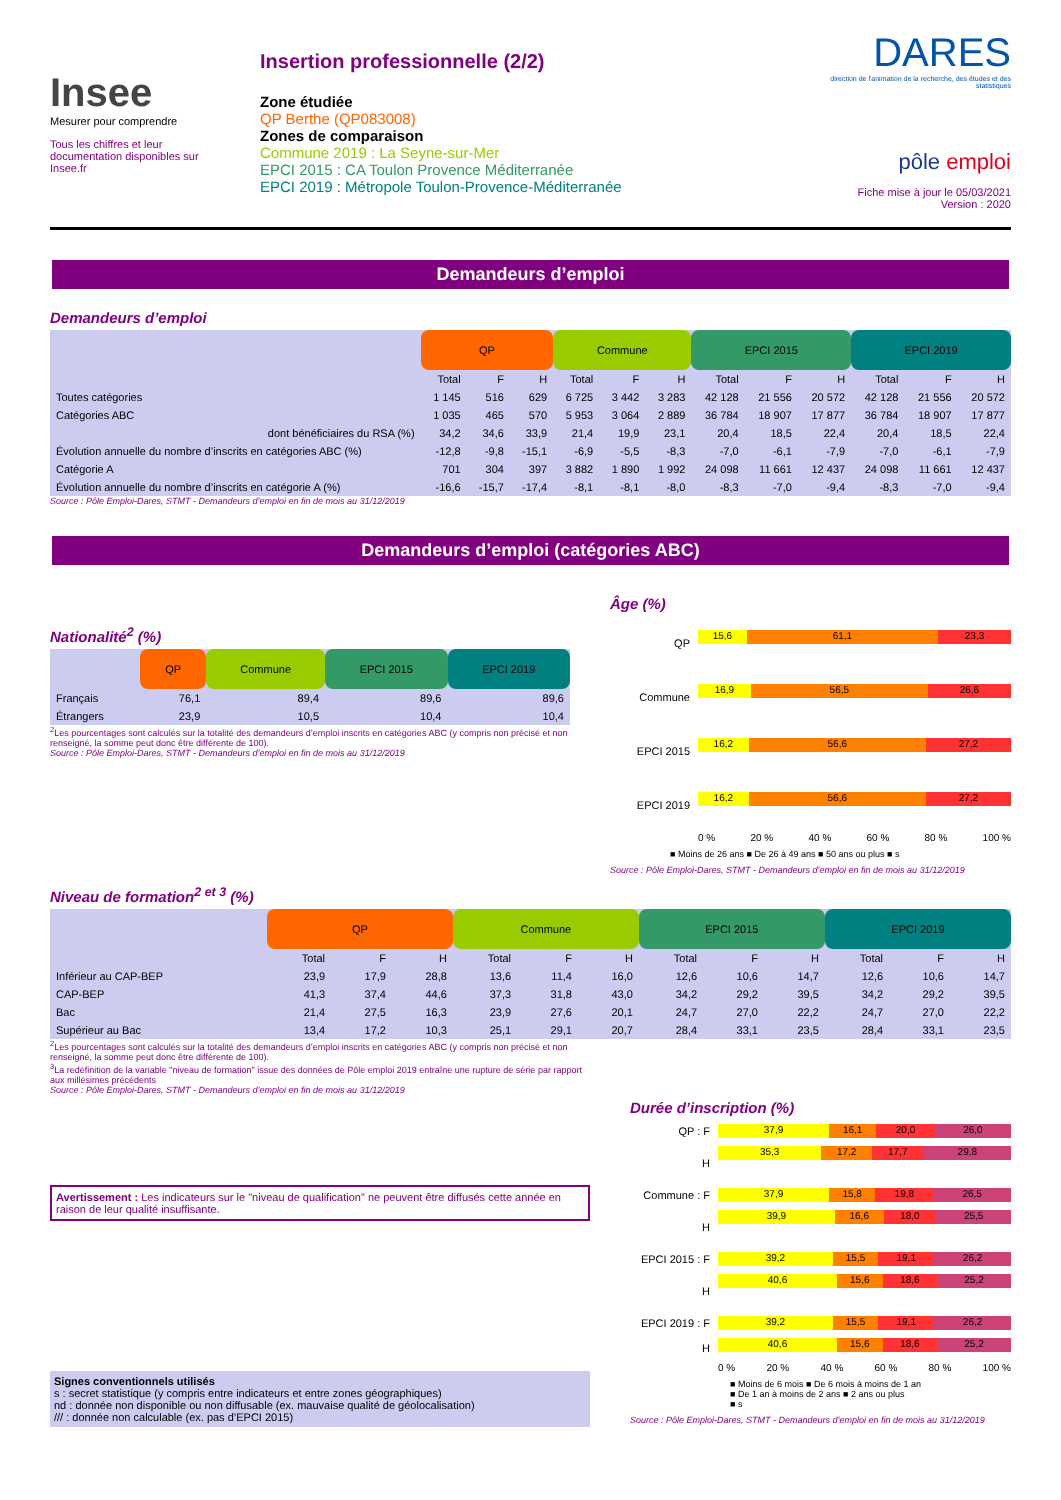Insee
Mesurer pour comprendre
Tous les chiffres et leur documentation disponibles sur Insee.fr
Insertion professionnelle (2/2)
Zone étudiée
QP Berthe (QP083008)
Zones de comparaison
Commune 2019 : La Seyne-sur-Mer
EPCI 2015 : CA Toulon Provence Méditerranée
EPCI 2019 : Métropole Toulon-Provence-Méditerranée
DARES
direction de l'animation de la recherche, des études et des statistiques
pôle emploi
Fiche mise à jour le 05/03/2021
Version : 2020
Demandeurs d’emploi
Demandeurs d’emploi
| | QP | | | Commune | | | EPCI 2015 | | | EPCI 2019 | | |
| --- | --- | --- | --- | --- | --- | --- | --- | --- | --- | --- | --- | --- |
| | Total | F | H | Total | F | H | Total | F | H | Total | F | H |
| Toutes catégories | 1 145 | 516 | 629 | 6 725 | 3 442 | 3 283 | 42 128 | 21 556 | 20 572 | 42 128 | 21 556 | 20 572 |
| Catégories ABC | 1 035 | 465 | 570 | 5 953 | 3 064 | 2 889 | 36 784 | 18 907 | 17 877 | 36 784 | 18 907 | 17 877 |
| dont bénéficiaires du RSA (%) | 34,2 | 34,6 | 33,9 | 21,4 | 19,9 | 23,1 | 20,4 | 18,5 | 22,4 | 20,4 | 18,5 | 22,4 |
| Évolution annuelle du nombre d’inscrits en catégories ABC (%) | -12,8 | -9,8 | -15,1 | -6,9 | -5,5 | -8,3 | -7,0 | -6,1 | -7,9 | -7,0 | -6,1 | -7,9 |
| Catégorie A | 701 | 304 | 397 | 3 882 | 1 890 | 1 992 | 24 098 | 11 661 | 12 437 | 24 098 | 11 661 | 12 437 |
| Évolution annuelle du nombre d’inscrits en catégorie A (%) | -16,6 | -15,7 | -17,4 | -8,1 | -8,1 | -8,0 | -8,3 | -7,0 | -9,4 | -8,3 | -7,0 | -9,4 |
Source : Pôle Emploi-Dares, STMT - Demandeurs d’emploi en fin de mois au 31/12/2019
Demandeurs d’emploi (catégories ABC)
Nationalité<sup>2</sup> (%)
| | QP | Commune | EPCI 2015 | EPCI 2019 |
| --- | --- | --- | --- | --- |
| Français | 76,1 | 89,4 | 89,6 | 89,6 |
| Étrangers | 23,9 | 10,5 | 10,4 | 10,4 |
<sup>2</sup> Les pourcentages sont calculés sur la totalité des demandeurs d’emploi inscrits en catégories ABC (y compris non précisé et non renseigné, la somme peut donc être différente de 100).
Source : Pôle Emploi-Dares, STMT - Demandeurs d’emploi en fin de mois au 31/12/2019
Âge (%)
QP
15,6 61,1 23,3
Commune
16,9 56,5 26,6
EPCI 2015
16,2 56,6 27,2
EPCI 2019
16,2 56,6 27,2
0 % 20 % 40 % 60 % 80 % 100 %
■ Moins de 26 ans ■ De 26 à 49 ans ■ 50 ans ou plus ■ s
Source : Pôle Emploi-Dares, STMT - Demandeurs d’emploi en fin de mois au 31/12/2019
Niveau de formation<sup>2 et 3</sup> (%)
| | QP | | | Commune | | | EPCI 2015 | | | EPCI 2019 | | |
| --- | --- | --- | --- | --- | --- | --- | --- | --- | --- | --- | --- | --- |
| | Total | F | H | Total | F | H | Total | F | H | Total | F | H |
| Inférieur au CAP-BEP | 23,9 | 17,9 | 28,8 | 13,6 | 11,4 | 16,0 | 12,6 | 10,6 | 14,7 | 12,6 | 10,6 | 14,7 |
| CAP-BEP | 41,3 | 37,4 | 44,6 | 37,3 | 31,8 | 43,0 | 34,2 | 29,2 | 39,5 | 34,2 | 29,2 | 39,5 |
| Bac | 21,4 | 27,5 | 16,3 | 23,9 | 27,6 | 20,1 | 24,7 | 27,0 | 22,2 | 24,7 | 27,0 | 22,2 |
| Supérieur au Bac | 13,4 | 17,2 | 10,3 | 25,1 | 29,1 | 20,7 | 28,4 | 33,1 | 23,5 | 28,4 | 33,1 | 23,5 |
<sup>2</sup> Les pourcentages sont calculés sur la totalité des demandeurs d’emploi inscrits en catégories ABC (y compris non précisé et non renseigné, la somme peut donc être différente de 100).
<sup>3</sup> La redéfinition de la variable "niveau de formation" issue des données de Pôle emploi 2019 entraîne une rupture de série par rapport aux millésimes précédents
Source : Pôle Emploi-Dares, STMT - Demandeurs d’emploi en fin de mois au 31/12/2019
Avertissement : Les indicateurs sur le "niveau de qualification" ne peuvent être diffusés cette année en raison de leur qualité insuffisante.
Signes conventionnels utilisés
s : secret statistique (y compris entre indicateurs et entre zones géographiques)
nd : donnée non disponible ou non diffusable (ex. mauvaise qualité de géolocalisation)
/// : donnée non calculable (ex. pas d’EPCI 2015)
Durée d’inscription (%)
QP : F
37,9 16,1 20,0 26,0
H
35,3 17,2 17,7 29,8
Commune : F
37,9 15,8 19,8 26,5
H
39,9 16,6 18,0 25,5
EPCI 2015 : F
39,2 15,5 19,1 26,2
H
40,6 15,6 18,6 25,2
EPCI 2019 : F
39,2 15,5 19,1 26,2
H
40,6 15,6 18,6 25,2
0 % 20 % 40 % 60 % 80 % 100 %
■ Moins de 6 mois ■ De 6 mois à moins de 1 an
■ De 1 an à moins de 2 ans ■ 2 ans ou plus
■ s
Source : Pôle Emploi-Dares, STMT - Demandeurs d’emploi en fin de mois au 31/12/2019